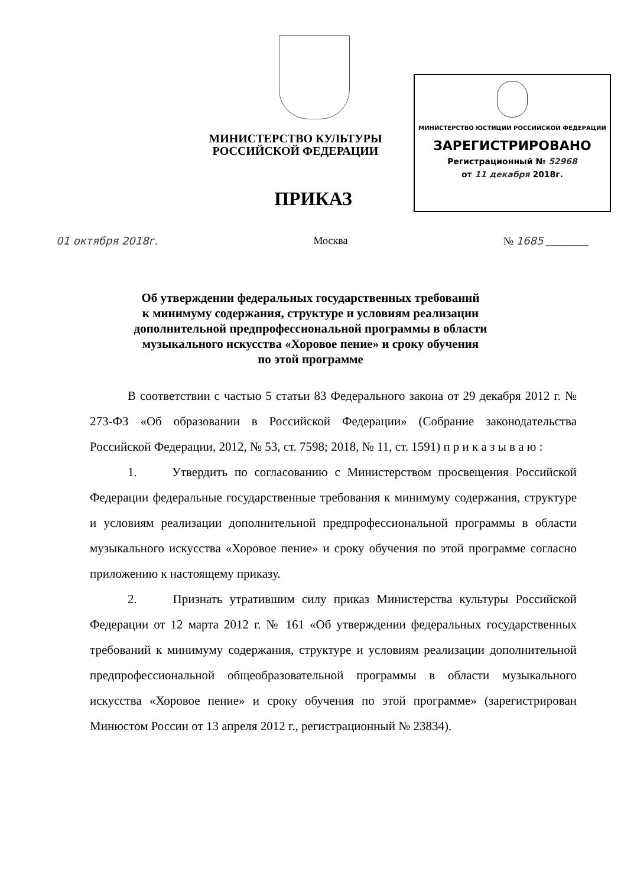МИНИСТЕРСТВО КУЛЬТУРЫ
РОССИЙСКОЙ ФЕДЕРАЦИИ
ПРИКАЗ
МИНИСТЕРСТВО ЮСТИЦИИ РОССИЙСКОЙ ФЕДЕРАЦИИ
ЗАРЕГИСТРИРОВАНО
Регистрационный № 52968
от 11 декабря 2018г.
01 октября 2018г. Москва № 1685 ________
Об утверждении федеральных государственных требований
к минимуму содержания, структуре и условиям реализации
дополнительной предпрофессиональной программы в области
музыкального искусства «Хоровое пение» и сроку обучения
по этой программе
В соответствии с частью 5 статьи 83 Федерального закона от 29 декабря 2012 г. № 273-ФЗ «Об образовании в Российской Федерации» (Собрание законодательства Российской Федерации, 2012, № 53, ст. 7598; 2018, № 11, ст. 1591) п р и к а з ы в а ю :
1. Утвердить по согласованию с Министерством просвещения Российской Федерации федеральные государственные требования к минимуму содержания, структуре и условиям реализации дополнительной предпрофессиональной программы в области музыкального искусства «Хоровое пение» и сроку обучения по этой программе согласно приложению к настоящему приказу.
2. Признать утратившим силу приказ Министерства культуры Российской Федерации от 12 марта 2012 г. № 161 «Об утверждении федеральных государственных требований к минимуму содержания, структуре и условиям реализации дополнительной предпрофессиональной общеобразовательной программы в области музыкального искусства «Хоровое пение» и сроку обучения по этой программе» (зарегистрирован Минюстом России от 13 апреля 2012 г., регистрационный № 23834).